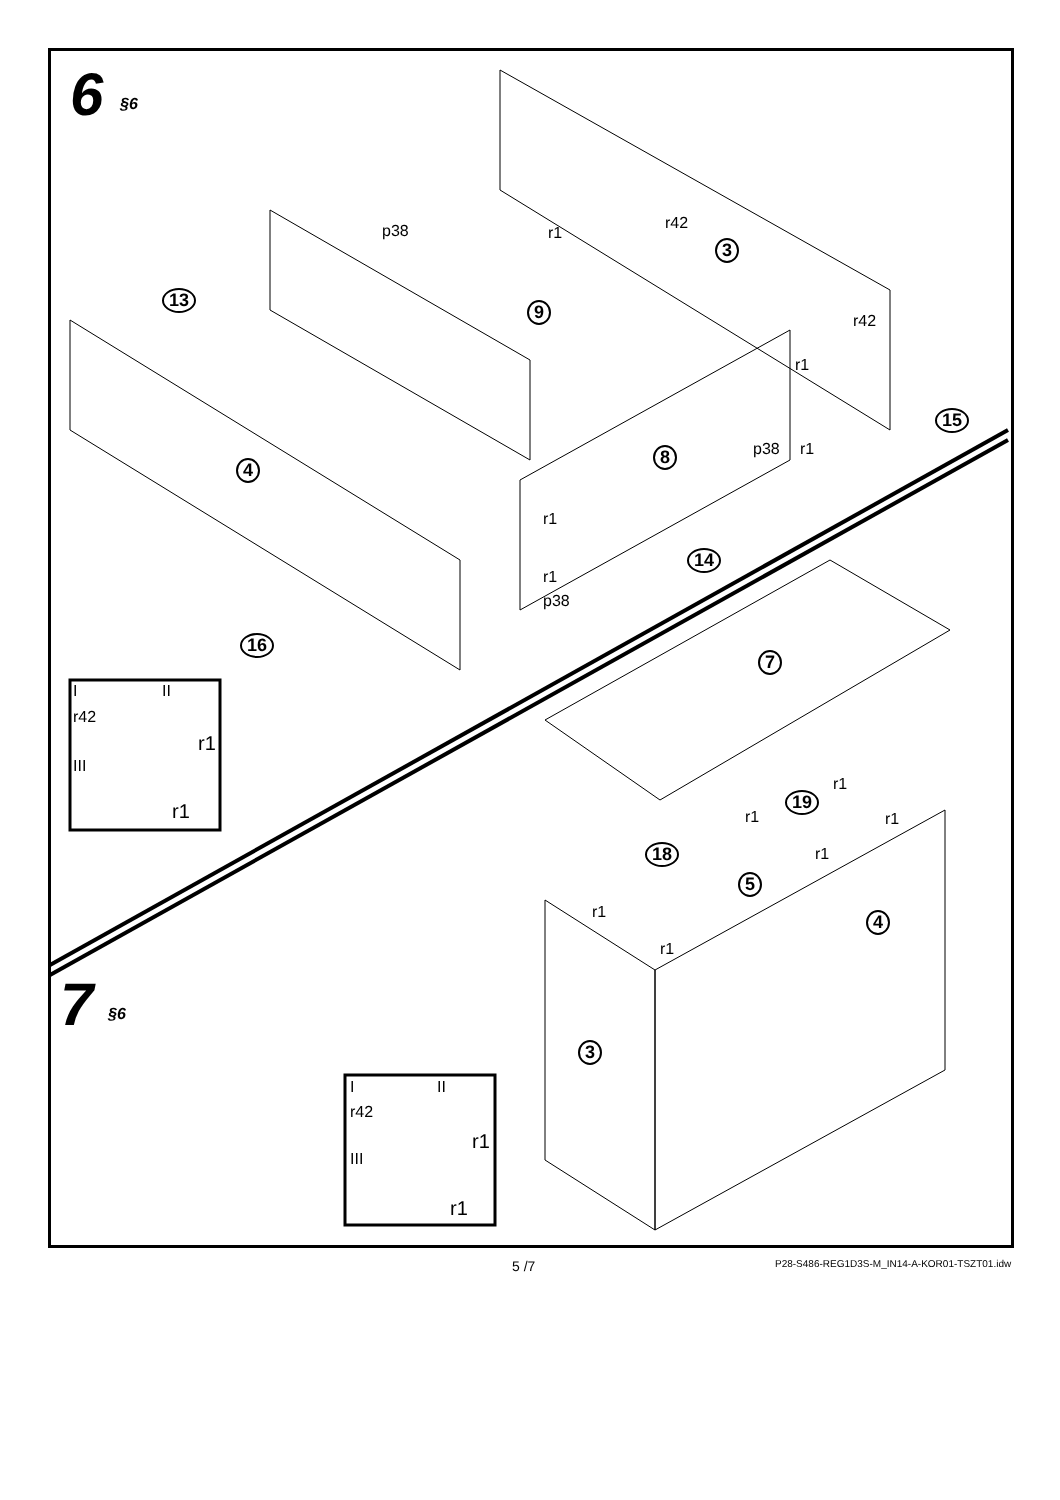6 §6
7 §6
p38 r42
r1
3
13
9 r42
r1
15
p38 r1
8
4
r1
14
r1
p38
16
7
I
r42
II
r1
III
r1
r1
19
r1 r1
18 r1
5
r1 4
r1
3
I
r42
II
r1
III
r1
5 /7
P28-S486-REG1D3S-M_IN14-A-KOR01-TSZT01.idw